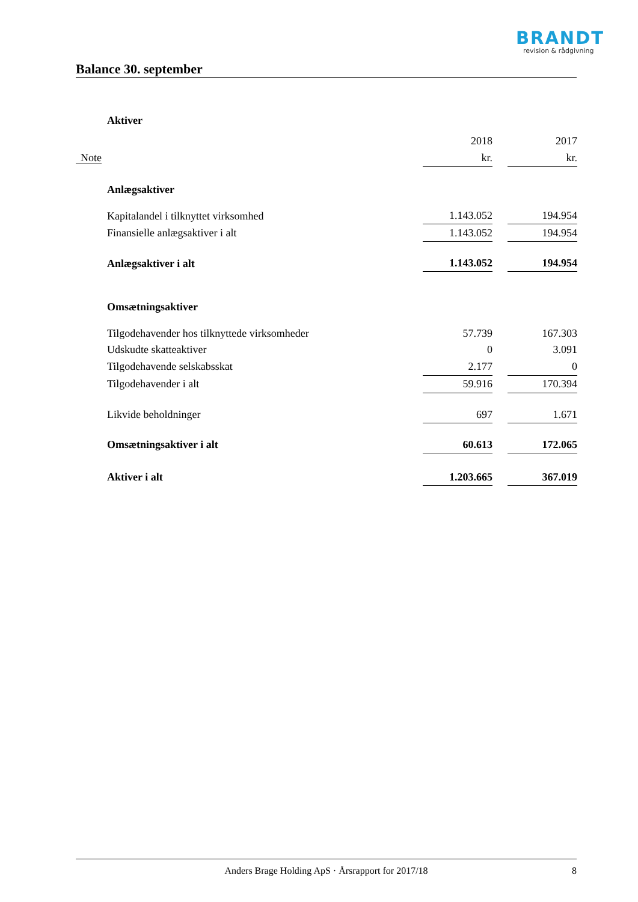BRANDT
revision & rådgivning
Balance 30. september
| | Aktiver | | | |
| | | 2018 | | 2017 |
| Note | | kr. | | kr. |
| | Anlægsaktiver | | | |
| | Kapitalandel i tilknyttet virksomhed | 1.143.052 | | 194.954 |
| | Finansielle anlægsaktiver i alt | 1.143.052 | | 194.954 |
| | Anlægsaktiver i alt | 1.143.052 | | 194.954 |
| | Omsætningsaktiver | | | |
| | Tilgodehavender hos tilknyttede virksomheder | 57.739 | | 167.303 |
| | Udskudte skatteaktiver | 0 | | 3.091 |
| | Tilgodehavende selskabsskat | 2.177 | | 0 |
| | Tilgodehavender i alt | 59.916 | | 170.394 |
| | Likvide beholdninger | 697 | | 1.671 |
| | Omsætningsaktiver i alt | 60.613 | | 172.065 |
| | Aktiver i alt | 1.203.665 | | 367.019 |
Anders Brage Holding ApS · Årsrapport for 2017/18 8